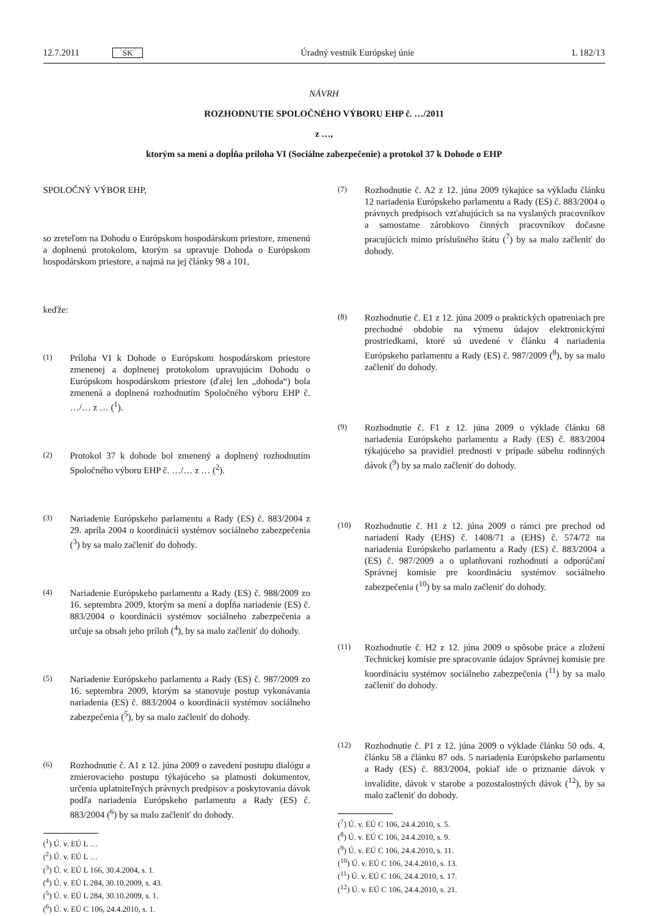12.7.2011 SK Úradný vestník Európskej únie L 182/13
NÁVRH
ROZHODNUTIE SPOLOČNÉHO VÝBORU EHP č. …/2011
z …,
ktorým sa mení a dopĺňa príloha VI (Sociálne zabezpečenie) a protokol 37 k Dohode o EHP
SPOLOČNÝ VÝBOR EHP,
so zreteľom na Dohodu o Európskom hospodárskom priestore, zmenenú a doplnenú protokolom, ktorým sa upravuje Dohoda o Európskom hospodárskom priestore, a najmä na jej články 98 a 101,
keďže:
(1)
Príloha VI k Dohode o Európskom hospodárskom priestore zmenenej a doplnenej protokolom upravujúcim Dohodu o Európskom hospodárskom priestore (ďalej len „dohoda“) bola zmenená a doplnená rozhodnutím Spoločného výboru EHP č. …/… z … (<sup>1</sup>).
(2)
Protokol 37 k dohode bol zmenený a doplnený rozhodnutím Spoločného výboru EHP č. …/… z … (<sup>2</sup>).
(3)
Nariadenie Európskeho parlamentu a Rady (ES) č. 883/2004 z 29. apríla 2004 o koordinácii systémov sociálneho zabezpečenia (<sup>3</sup>) by sa malo začleniť do dohody.
(4)
Nariadenie Európskeho parlamentu a Rady (ES) č. 988/2009 zo 16. septembra 2009, ktorým sa mení a dopĺňa nariadenie (ES) č. 883/2004 o koordinácii systémov sociálneho zabezpečenia a určuje sa obsah jeho príloh (<sup>4</sup>), by sa malo začleniť do dohody.
(5)
Nariadenie Európskeho parlamentu a Rady (ES) č. 987/2009 zo 16. septembra 2009, ktorým sa stanovuje postup vykonávania nariadenia (ES) č. 883/2004 o koordinácii systémov sociálneho zabezpečenia (<sup>5</sup>), by sa malo začleniť do dohody.
(6)
Rozhodnutie č. A1 z 12. júna 2009 o zavedení postupu dialógu a zmierovacieho postupu týkajúceho sa platnosti dokumentov, určenia uplatniteľných právnych predpisov a poskytovania dávok podľa nariadenia Európskeho parlamentu a Rady (ES) č. 883/2004 (<sup>6</sup>) by sa malo začleniť do dohody.
(<sup>1</sup>) Ú. v. EÚ L …
(<sup>2</sup>) Ú. v. EÚ L …
(<sup>3</sup>) Ú. v. EÚ L 166, 30.4.2004, s. 1.
(<sup>4</sup>) Ú. v. EÚ L 284, 30.10.2009, s. 43.
(<sup>5</sup>) Ú. v. EÚ L 284, 30.10.2009, s. 1.
(<sup>6</sup>) Ú. v. EÚ C 106, 24.4.2010, s. 1.
(7)
Rozhodnutie č. A2 z 12. júna 2009 týkajúce sa výkladu článku 12 nariadenia Európskeho parlamentu a Rady (ES) č. 883/2004 o právnych predpisoch vzťahujúcich sa na vyslaných pracovníkov a samostatne zárobkovo činných pracovníkov dočasne pracujúcich mimo príslušného štátu (<sup>7</sup>) by sa malo začleniť do dohody.
(8)
Rozhodnutie č. E1 z 12. júna 2009 o praktických opatreniach pre prechodné obdobie na výmenu údajov elektronickými prostriedkami, ktoré sú uvedené v článku 4 nariadenia Európskeho parlamentu a Rady (ES) č. 987/2009 (<sup>8</sup>), by sa malo začleniť do dohody.
(9)
Rozhodnutie č. F1 z 12. júna 2009 o výklade článku 68 nariadenia Európskeho parlamentu a Rady (ES) č. 883/2004 týkajúceho sa pravidiel prednosti v prípade súbehu rodinných dávok (<sup>9</sup>) by sa malo začleniť do dohody.
(10)
Rozhodnutie č. H1 z 12. júna 2009 o rámci pre prechod od nariadení Rady (EHS) č. 1408/71 a (EHS) č. 574/72 na nariadenia Európskeho parlamentu a Rady (ES) č. 883/2004 a (ES) č. 987/2009 a o uplatňovaní rozhodnutí a odporúčaní Správnej komisie pre koordináciu systémov sociálneho zabezpečenia (<sup>10</sup>) by sa malo začleniť do dohody.
(11)
Rozhodnutie č. H2 z 12. júna 2009 o spôsobe práce a zložení Technickej komisie pre spracovanie údajov Správnej komisie pre koordináciu systémov sociálneho zabezpečenia (<sup>11</sup>) by sa malo začleniť do dohody.
(12)
Rozhodnutie č. P1 z 12. júna 2009 o výklade článku 50 ods. 4, článku 58 a článku 87 ods. 5 nariadenia Európskeho parlamentu a Rady (ES) č. 883/2004, pokiaľ ide o priznanie dávok v invalidite, dávok v starobe a pozostalostných dávok (<sup>12</sup>), by sa malo začleniť do dohody.
(<sup>7</sup>) Ú. v. EÚ C 106, 24.4.2010, s. 5.
(<sup>8</sup>) Ú. v. EÚ C 106, 24.4.2010, s. 9.
(<sup>9</sup>) Ú. v. EÚ C 106, 24.4.2010, s. 11.
(<sup>10</sup>) Ú. v. EÚ C 106, 24.4.2010, s. 13.
(<sup>11</sup>) Ú. v. EÚ C 106, 24.4.2010, s. 17.
(<sup>12</sup>) Ú. v. EÚ C 106, 24.4.2010, s. 21.